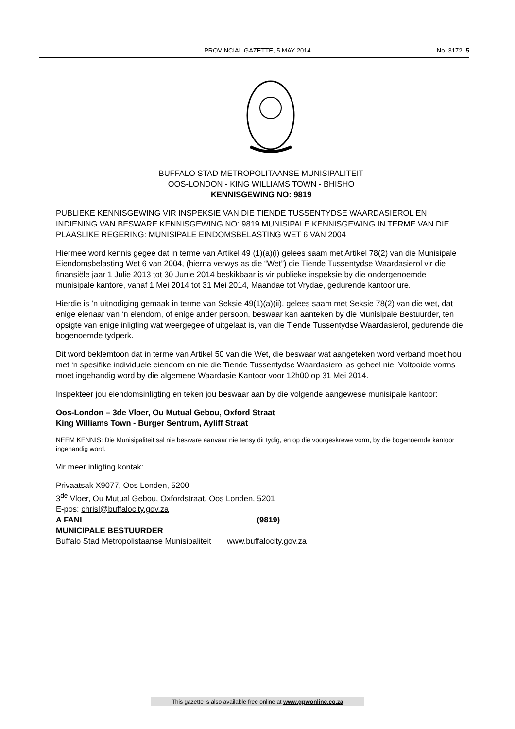PROVINCIAL GAZETTE, 5 MAY 2014 No. 3172 5
BUFFALO STAD METROPOLITAANSE MUNISIPALITEIT
OOS-LONDON - KING WILLIAMS TOWN - BHISHO
KENNISGEWING NO: 9819
PUBLIEKE KENNISGEWING VIR INSPEKSIE VAN DIE TIENDE TUSSENTYDSE WAARDASIEROL EN INDIENING VAN BESWARE KENNISGEWING NO: 9819 MUNISIPALE KENNISGEWING IN TERME VAN DIE PLAASLIKE REGERING: MUNISIPALE EINDOMSBELASTING WET 6 VAN 2004
Hiermee word kennis gegee dat in terme van Artikel 49 (1)(a)(i) gelees saam met Artikel 78(2) van die Munisipale Eiendomsbelasting Wet 6 van 2004, (hierna verwys as die “Wet”) die Tiende Tussentydse Waardasierol vir die finansiële jaar 1 Julie 2013 tot 30 Junie 2014 beskikbaar is vir publieke inspeksie by die ondergenoemde munisipale kantore, vanaf 1 Mei 2014 tot 31 Mei 2014, Maandae tot Vrydae, gedurende kantoor ure.
Hierdie is ’n uitnodiging gemaak in terme van Seksie 49(1)(a)(ii), gelees saam met Seksie 78(2) van die wet, dat enige eienaar van ’n eiendom, of enige ander persoon, beswaar kan aanteken by die Munisipale Bestuurder, ten opsigte van enige inligting wat weergegee of uitgelaat is, van die Tiende Tussentydse Waardasierol, gedurende die bogenoemde tydperk.
Dit word beklemtoon dat in terme van Artikel 50 van die Wet, die beswaar wat aangeteken word verband moet hou met ‘n spesifike individuele eiendom en nie die Tiende Tussentydse Waardasierol as geheel nie. Voltooide vorms moet ingehandig word by die algemene Waardasie Kantoor voor 12h00 op 31 Mei 2014.
Inspekteer jou eiendomsinligting en teken jou beswaar aan by die volgende aangewese munisipale kantoor:
Oos-London – 3de Vloer, Ou Mutual Gebou, Oxford Straat
King Williams Town - Burger Sentrum, Ayliff Straat
NEEM KENNIS: Die Munisipaliteit sal nie besware aanvaar nie tensy dit tydig, en op die voorgeskrewe vorm, by die bogenoemde kantoor ingehandig word.
Vir meer inligting kontak:
Privaatsak X9077, Oos Londen, 5200
3<sup>de</sup> Vloer, Ou Mutual Gebou, Oxfordstraat, Oos Londen, 5201
E-pos: chrisl@buffalocity.gov.za
A FANI (9819)
MUNICIPALE BESTUURDER
Buffalo Stad Metropolistaanse Munisipaliteit www.buffalocity.gov.za
This gazette is also available free online at www.gpwonline.co.za